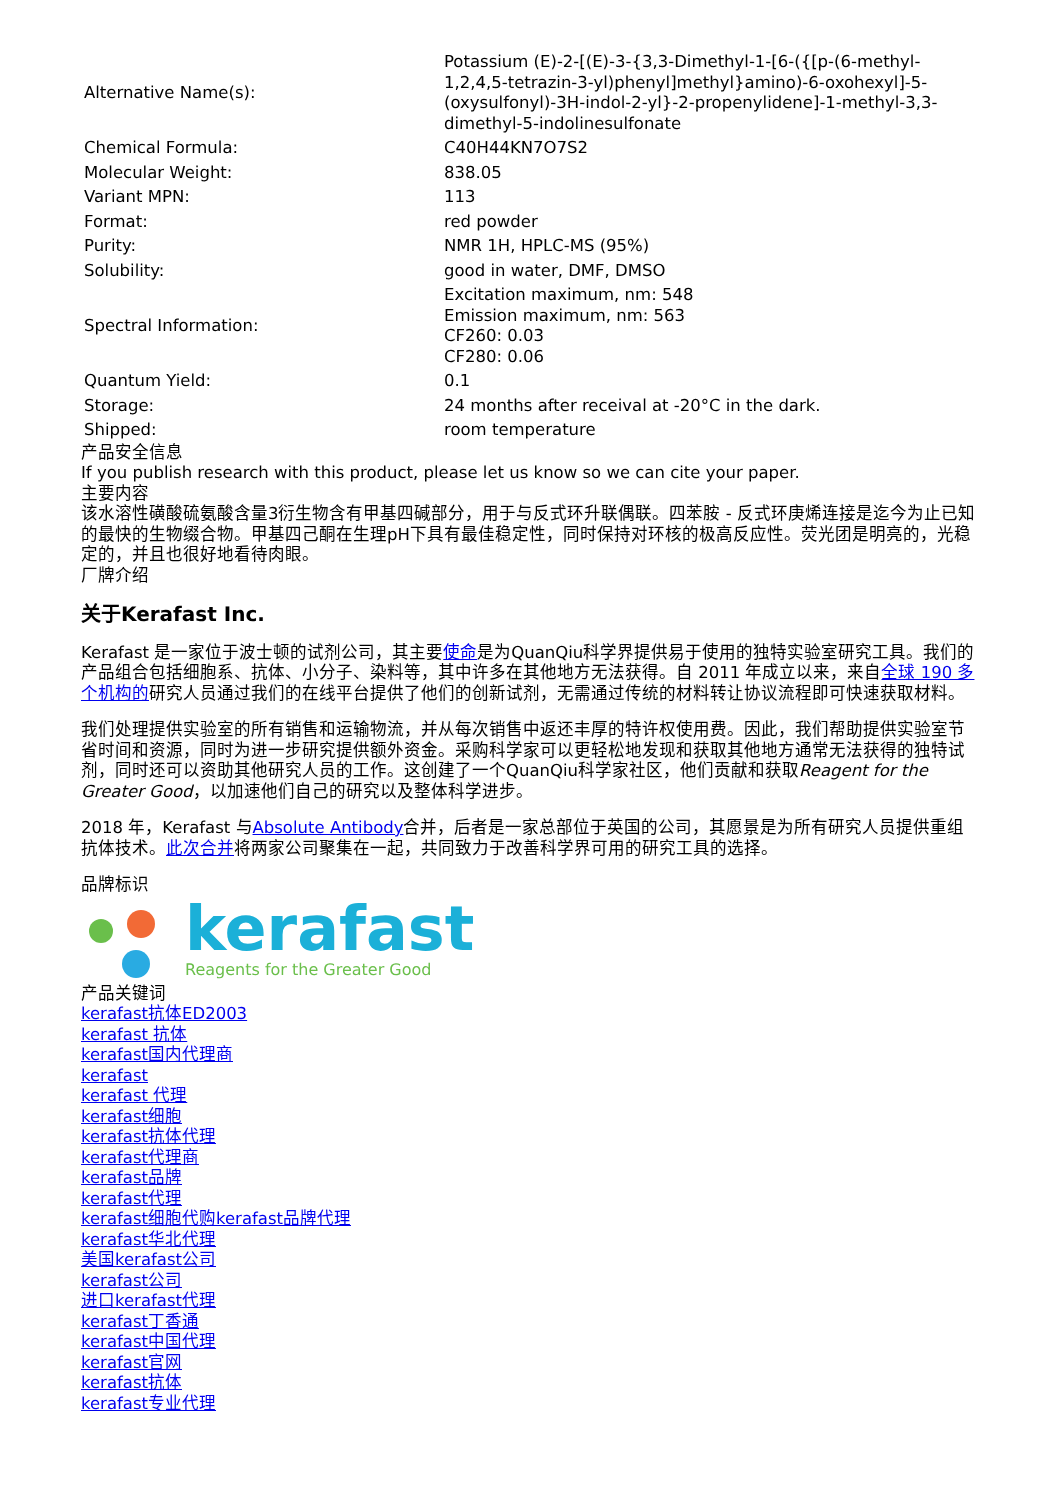| Alternative Name(s): | Potassium (E)-2-[(E)-3-{3,3-Dimethyl-1-[6-({[p-(6-methyl-1,2,4,5-tetrazin-3-yl)phenyl]methyl}amino)-6-oxohexyl]-5-(oxysulfonyl)-3H-indol-2-yl}-2-propenylidene]-1-methyl-3,3-dimethyl-5-indolinesulfonate |
| Chemical Formula: | C40H44KN7O7S2 |
| Molecular Weight: | 838.05 |
| Variant MPN: | 113 |
| Format: | red powder |
| Purity: | NMR 1H, HPLC-MS (95%) |
| Solubility: | good in water, DMF, DMSO |
| Spectral Information: | Excitation maximum, nm: 548 Emission maximum, nm: 563 CF260: 0.03 CF280: 0.06 |
| Quantum Yield: | 0.1 |
| Storage: | 24 months after receival at -20°C in the dark. |
| Shipped: | room temperature |
产品安全信息
If you publish research with this product, please let us know so we can cite your paper.
主要内容
该水溶性磺酸硫氨酸含量3衍生物含有甲基四碱部分，用于与反式环升联偶联。四苯胺 - 反式环庚烯连接是迄今为止已知的最快的生物缀合物。甲基四己酮在生理pH下具有最佳稳定性，同时保持对环核的极高反应性。荧光团是明亮的，光稳定的，并且也很好地看待肉眼。
厂牌介绍
关于Kerafast Inc.
Kerafast 是一家位于波士顿的试剂公司，其主要使命是为QuanQiu科学界提供易于使用的独特实验室研究工具。我们的产品组合包括细胞系、抗体、小分子、染料等，其中许多在其他地方无法获得。自 2011 年成立以来，来自全球 190 多个机构的研究人员通过我们的在线平台提供了他们的创新试剂，无需通过传统的材料转让协议流程即可快速获取材料。
我们处理提供实验室的所有销售和运输物流，并从每次销售中返还丰厚的特许权使用费。因此，我们帮助提供实验室节省时间和资源，同时为进一步研究提供额外资金。采购科学家可以更轻松地发现和获取其他地方通常无法获得的独特试剂，同时还可以资助其他研究人员的工作。这创建了一个QuanQiu科学家社区，他们贡献和获取Reagent for the Greater Good，以加速他们自己的研究以及整体科学进步。
2018 年，Kerafast 与Absolute Antibody合并，后者是一家总部位于英国的公司，其愿景是为所有研究人员提供重组抗体技术。此次合并将两家公司聚集在一起，共同致力于改善科学界可用的研究工具的选择。
品牌标识
kerafast
Reagents for the Greater Good
产品关键词
kerafast抗体ED2003
kerafast 抗体
kerafast国内代理商
kerafast
kerafast 代理
kerafast细胞
kerafast抗体代理
kerafast代理商
kerafast品牌
kerafast代理
kerafast细胞代购kerafast品牌代理
kerafast华北代理
美国kerafast公司
kerafast公司
进口kerafast代理
kerafast丁香通
kerafast中国代理
kerafast官网
kerafast抗体
kerafast专业代理